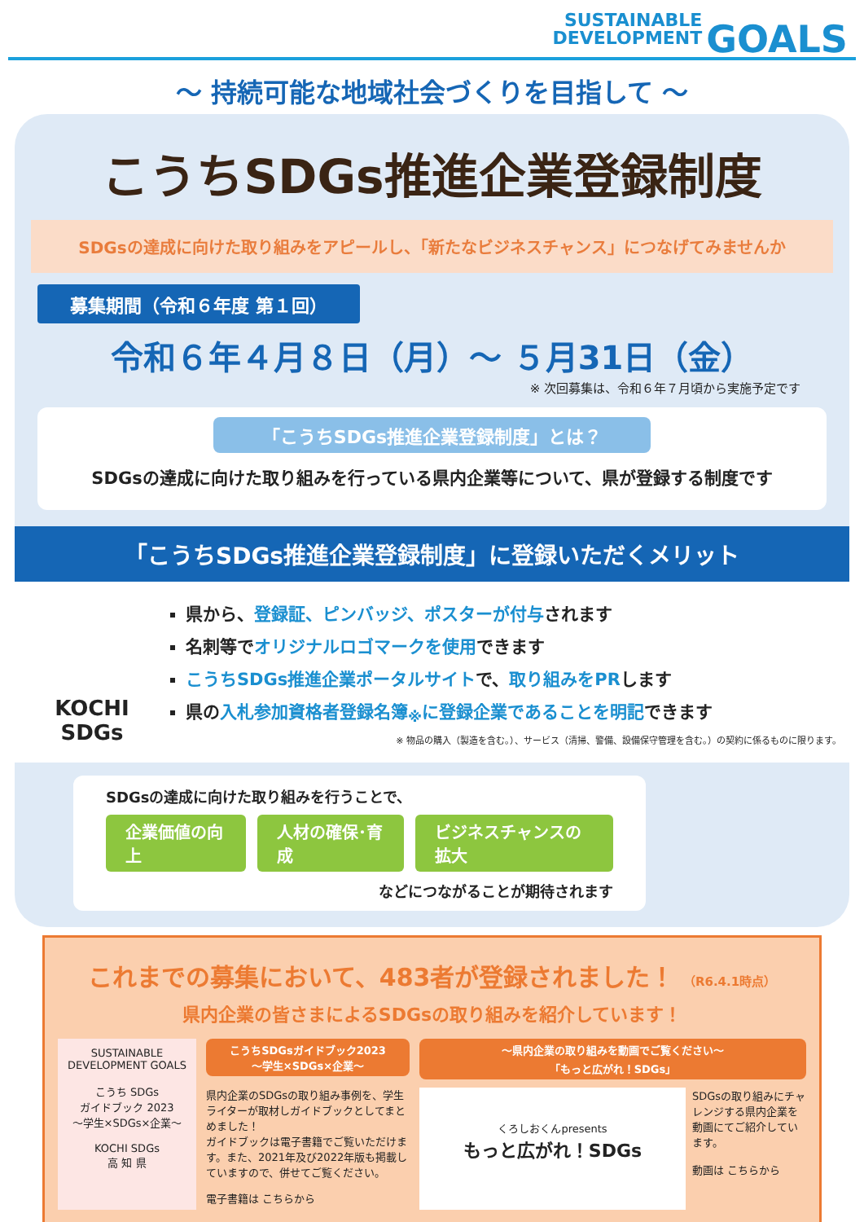SUSTAINABLE
DEVELOPMENT GOALS
～ 持続可能な地域社会づくりを目指して ～
こうちSDGs推進企業登録制度
SDGsの達成に向けた取り組みをアピールし、「新たなビジネスチャンス」につなげてみませんか
募集期間（令和６年度 第１回）
令和６年４月８日（月）～ ５月31日（金）
※ 次回募集は、令和６年７月頃から実施予定です
「こうちSDGs推進企業登録制度」とは？
SDGsの達成に向けた取り組みを行っている県内企業等について、県が登録する制度です
「こうちSDGs推進企業登録制度」に登録いただくメリット
KOCHI SDGs
県から、登録証、ピンバッジ、ポスターが付与されます
名刺等でオリジナルロゴマークを使用できます
こうちSDGs推進企業ポータルサイトで、取り組みをPRします
県の入札参加資格者登録名簿<sub>※</sub>に登録企業であることを明記できます
※ 物品の購入（製造を含む。）、サービス（清掃、警備、設備保守管理を含む。）の契約に係るものに限ります。
SDGsの達成に向けた取り組みを行うことで、
企業価値の向上 人材の確保･育成 ビジネスチャンスの拡大
などにつながることが期待されます
これまでの募集において、483者が登録されました！ （R6.4.1時点）
県内企業の皆さまによるSDGsの取り組みを紹介しています！
SUSTAINABLE DEVELOPMENT GOALS
こうち SDGs
ガイドブック 2023
～学生×SDGs×企業～
KOCHI SDGs
高 知 県
こうちSDGsガイドブック2023
～学生×SDGs×企業～
県内企業のSDGsの取り組み事例を、学生ライターが取材しガイドブックとしてまとめました！
ガイドブックは電子書籍でご覧いただけます。また、2021年及び2022年版も掲載していますので、併せてご覧ください。
電子書籍は こちらから
～県内企業の取り組みを動画でご覧ください～
「もっと広がれ！SDGs」
くろしおくんpresents
もっと広がれ！SDGs
SDGsの取り組みにチャレンジする県内企業を動画にてご紹介しています。
動画は こちらから